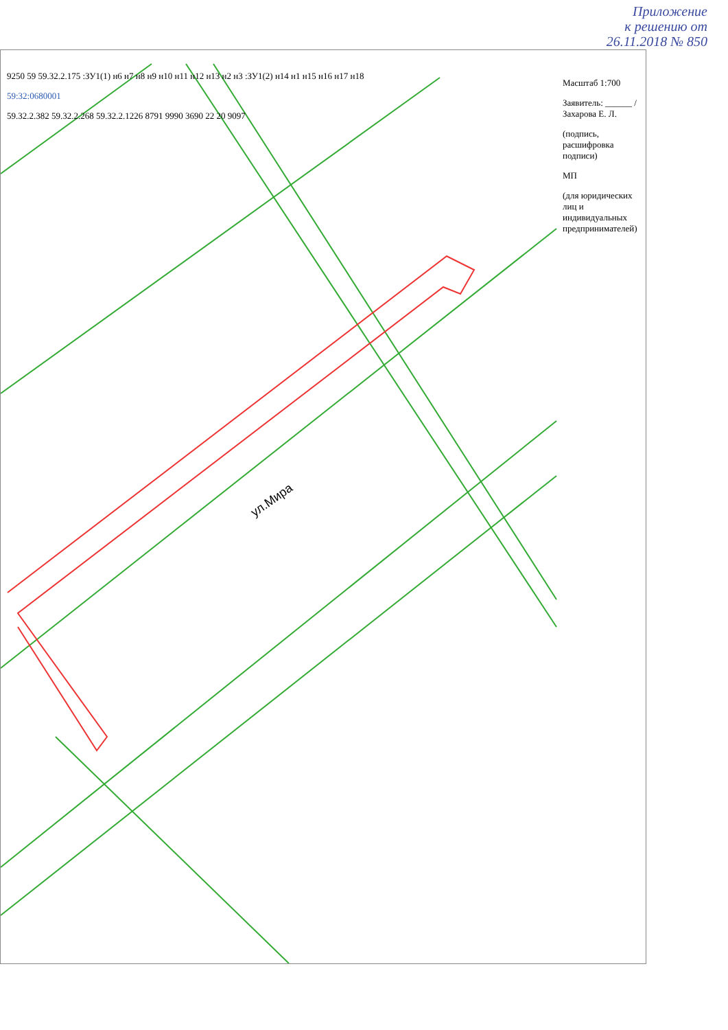Приложение
к решению от
26.11.2018 № 850
ул.Мира
9250 59 59.32.2.175 :ЗУ1(1) н6 н7 н8 н9 н10 н11 н12 н13 н2 н3 :ЗУ1(2) н14 н1 н15 н16 н17 н18
59:32:0680001
59.32.2.382 59.32.2.268 59.32.2.1226 8791 9990 3690 22 20 9097
Масштаб 1:700
Заявитель: ______ / Захарова Е. Л.
(подпись, расшифровка подписи)
МП
(для юридических лиц и индивидуальных предпринимателей)